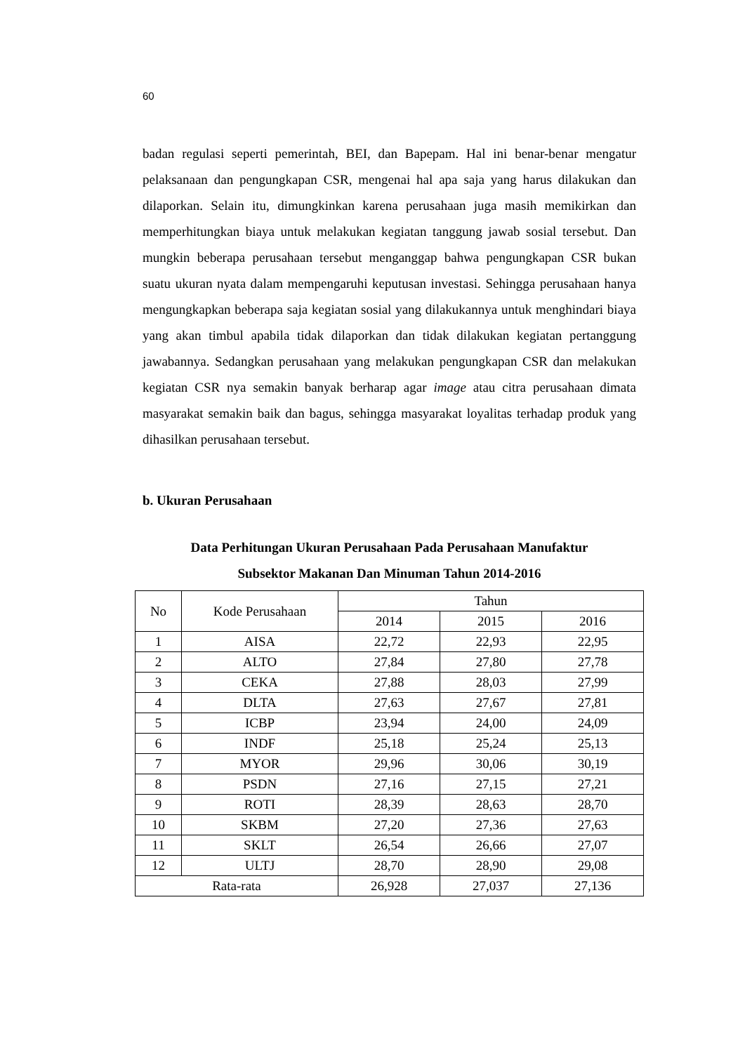60
badan regulasi seperti pemerintah, BEI, dan Bapepam. Hal ini benar-benar mengatur pelaksanaan dan pengungkapan CSR, mengenai hal apa saja yang harus dilakukan dan dilaporkan. Selain itu, dimungkinkan karena perusahaan juga masih memikirkan dan memperhitungkan biaya untuk melakukan kegiatan tanggung jawab sosial tersebut. Dan mungkin beberapa perusahaan tersebut menganggap bahwa pengungkapan CSR bukan suatu ukuran nyata dalam mempengaruhi keputusan investasi. Sehingga perusahaan hanya mengungkapkan beberapa saja kegiatan sosial yang dilakukannya untuk menghindari biaya yang akan timbul apabila tidak dilaporkan dan tidak dilakukan kegiatan pertanggung jawabannya. Sedangkan perusahaan yang melakukan pengungkapan CSR dan melakukan kegiatan CSR nya semakin banyak berharap agar image atau citra perusahaan dimata masyarakat semakin baik dan bagus, sehingga masyarakat loyalitas terhadap produk yang dihasilkan perusahaan tersebut.
b. Ukuran Perusahaan
Data Perhitungan Ukuran Perusahaan Pada Perusahaan Manufaktur
Subsektor Makanan Dan Minuman Tahun 2014-2016
| No | Kode Perusahaan | Tahun | | |
| --- | --- | --- | --- | --- |
| | | 2014 | 2015 | 2016 |
| 1 | AISA | 22,72 | 22,93 | 22,95 |
| 2 | ALTO | 27,84 | 27,80 | 27,78 |
| 3 | CEKA | 27,88 | 28,03 | 27,99 |
| 4 | DLTA | 27,63 | 27,67 | 27,81 |
| 5 | ICBP | 23,94 | 24,00 | 24,09 |
| 6 | INDF | 25,18 | 25,24 | 25,13 |
| 7 | MYOR | 29,96 | 30,06 | 30,19 |
| 8 | PSDN | 27,16 | 27,15 | 27,21 |
| 9 | ROTI | 28,39 | 28,63 | 28,70 |
| 10 | SKBM | 27,20 | 27,36 | 27,63 |
| 11 | SKLT | 26,54 | 26,66 | 27,07 |
| 12 | ULTJ | 28,70 | 28,90 | 29,08 |
| Rata-rata | | 26,928 | 27,037 | 27,136 |